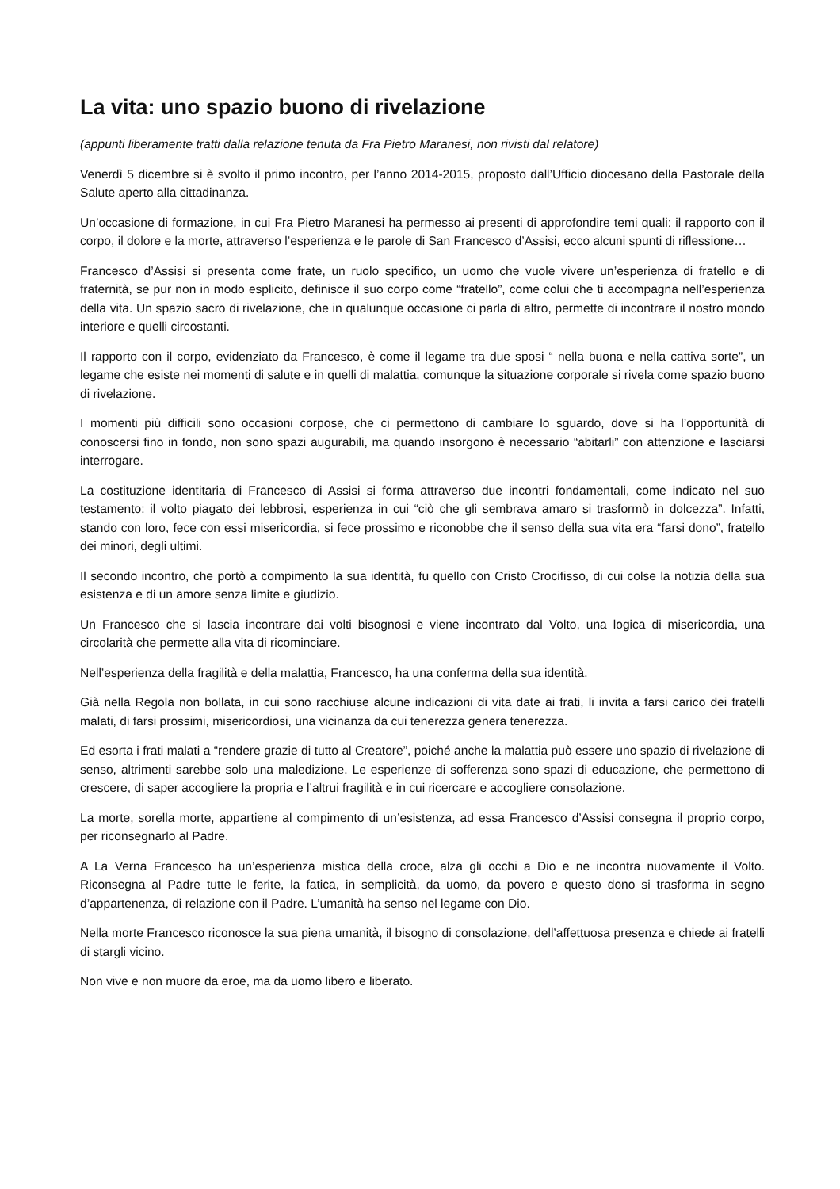La vita: uno spazio buono di rivelazione
(appunti liberamente tratti dalla relazione tenuta da Fra Pietro Maranesi, non rivisti dal relatore)
Venerdì 5 dicembre si è svolto il primo incontro, per l’anno 2014-2015, proposto dall’Ufficio diocesano della Pastorale della Salute aperto alla cittadinanza.
Un’occasione di formazione, in cui Fra Pietro Maranesi ha permesso ai presenti di approfondire temi quali: il rapporto con il corpo, il dolore e la morte, attraverso l’esperienza e le parole di San Francesco d’Assisi, ecco alcuni spunti di riflessione…
Francesco d’Assisi si presenta come frate, un ruolo specifico, un uomo che vuole vivere un’esperienza di fratello e di fraternità, se pur non in modo esplicito, definisce il suo corpo come “fratello”, come colui che ti accompagna nell’esperienza della vita. Un spazio sacro di rivelazione, che in qualunque occasione ci parla di altro, permette di incontrare il nostro mondo interiore e quelli circostanti.
Il rapporto con il corpo, evidenziato da Francesco, è come il legame tra due sposi “ nella buona e nella cattiva sorte”, un legame che esiste nei momenti di salute e in quelli di malattia, comunque la situazione corporale si rivela come spazio buono di rivelazione.
I momenti più difficili sono occasioni corpose, che ci permettono di cambiare lo sguardo, dove si ha l’opportunità di conoscersi fino in fondo, non sono spazi augurabili, ma quando insorgono è necessario “abitarli” con attenzione e lasciarsi interrogare.
La costituzione identitaria di Francesco di Assisi si forma attraverso due incontri fondamentali, come indicato nel suo testamento: il volto piagato dei lebbrosi, esperienza in cui “ciò che gli sembrava amaro si trasformò in dolcezza”. Infatti, stando con loro, fece con essi misericordia, si fece prossimo e riconobbe che il senso della sua vita era “farsi dono”, fratello dei minori, degli ultimi.
Il secondo incontro, che portò a compimento la sua identità, fu quello con Cristo Crocifisso, di cui colse la notizia della sua esistenza e di un amore senza limite e giudizio.
Un Francesco che si lascia incontrare dai volti bisognosi e viene incontrato dal Volto, una logica di misericordia, una circolarità che permette alla vita di ricominciare.
Nell’esperienza della fragilità e della malattia, Francesco, ha una conferma della sua identità.
Già nella Regola non bollata, in cui sono racchiuse alcune indicazioni di vita date ai frati, li invita a farsi carico dei fratelli malati, di farsi prossimi, misericordiosi, una vicinanza da cui tenerezza genera tenerezza.
Ed esorta i frati malati a “rendere grazie di tutto al Creatore”, poiché anche la malattia può essere uno spazio di rivelazione di senso, altrimenti sarebbe solo una maledizione. Le esperienze di sofferenza sono spazi di educazione, che permettono di crescere, di saper accogliere la propria e l’altrui fragilità e in cui ricercare e accogliere consolazione.
La morte, sorella morte, appartiene al compimento di un’esistenza, ad essa Francesco d’Assisi consegna il proprio corpo, per riconsegnarlo al Padre.
A La Verna Francesco ha un’esperienza mistica della croce, alza gli occhi a Dio e ne incontra nuovamente il Volto. Riconsegna al Padre tutte le ferite, la fatica, in semplicità, da uomo, da povero e questo dono si trasforma in segno d’appartenenza, di relazione con il Padre. L’umanità ha senso nel legame con Dio.
Nella morte Francesco riconosce la sua piena umanità, il bisogno di consolazione, dell’affettuosa presenza e chiede ai fratelli di stargli vicino.
Non vive e non muore da eroe, ma da uomo libero e liberato.